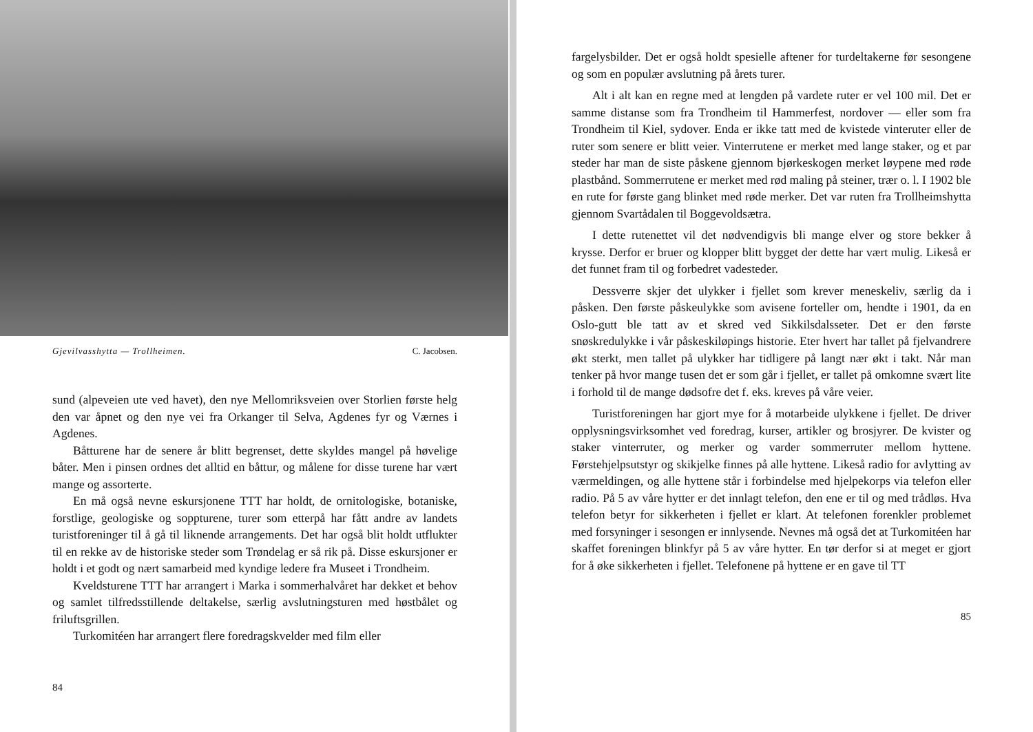Gjevilvasshytta — Trollheimen. C. Jacobsen.
sund (alpeveien ute ved havet), den nye Mellomriksveien over Storlien første helg den var åpnet og den nye vei fra Orkanger til Selva, Agdenes fyr og Værnes i Agdenes.
Båtturene har de senere år blitt begrenset, dette skyldes mangel på høvelige båter. Men i pinsen ordnes det alltid en båttur, og målene for disse turene har vært mange og assorterte.
En må også nevne eskursjonene TTT har holdt, de ornitologiske, botaniske, forstlige, geologiske og soppturene, turer som etterpå har fått andre av landets turistforeninger til å gå til liknende arrangements. Det har også blit holdt utflukter til en rekke av de historiske steder som Trøndelag er så rik på. Disse eskursjoner er holdt i et godt og nært samarbeid med kyndige ledere fra Museet i Trondheim.
Kveldsturene TTT har arrangert i Marka i sommerhalvåret har dekket et behov og samlet tilfredsstillende deltakelse, særlig avslutningsturen med høstbålet og friluftsgrillen.
Turkomitéen har arrangert flere foredragskvelder med film eller
84
fargelysbilder. Det er også holdt spesielle aftener for turdeltakerne før sesongene og som en populær avslutning på årets turer.
Alt i alt kan en regne med at lengden på vardete ruter er vel 100 mil. Det er samme distanse som fra Trondheim til Hammerfest, nordover — eller som fra Trondheim til Kiel, sydover. Enda er ikke tatt med de kvistede vinteruter eller de ruter som senere er blitt veier. Vinterrutene er merket med lange staker, og et par steder har man de siste påskene gjennom bjørkeskogen merket løypene med røde plastbånd. Sommerrutene er merket med rød maling på steiner, trær o. l. I 1902 ble en rute for første gang blinket med røde merker. Det var ruten fra Trollheimshytta gjennom Svartådalen til Boggevoldsætra.
I dette rutenettet vil det nødvendigvis bli mange elver og store bekker å krysse. Derfor er bruer og klopper blitt bygget der dette har vært mulig. Likeså er det funnet fram til og forbedret vadesteder.
Dessverre skjer det ulykker i fjellet som krever meneskeliv, særlig da i påsken. Den første påskeulykke som avisene forteller om, hendte i 1901, da en Oslo-gutt ble tatt av et skred ved Sikkilsdalsseter. Det er den første snøskredulykke i vår påskeskiløpings historie. Eter hvert har tallet på fjelvandrere økt sterkt, men tallet på ulykker har tidligere på langt nær økt i takt. Når man tenker på hvor mange tusen det er som går i fjellet, er tallet på omkomne svært lite i forhold til de mange dødsofre det f. eks. kreves på våre veier.
Turistforeningen har gjort mye for å motarbeide ulykkene i fjellet. De driver opplysningsvirksomhet ved foredrag, kurser, artikler og brosjyrer. De kvister og staker vinterruter, og merker og varder sommerruter mellom hyttene. Førstehjelpsutstyr og skikjelke finnes på alle hyttene. Likeså radio for avlytting av værmeldingen, og alle hyttene står i forbindelse med hjelpekorps via telefon eller radio. På 5 av våre hytter er det innlagt telefon, den ene er til og med trådløs. Hva telefon betyr for sikkerheten i fjellet er klart. At telefonen forenkler problemet med forsyninger i sesongen er innlysende. Nevnes må også det at Turkomitéen har skaffet foreningen blinkfyr på 5 av våre hytter. En tør derfor si at meget er gjort for å øke sikkerheten i fjellet. Telefonene på hyttene er en gave til TT
85